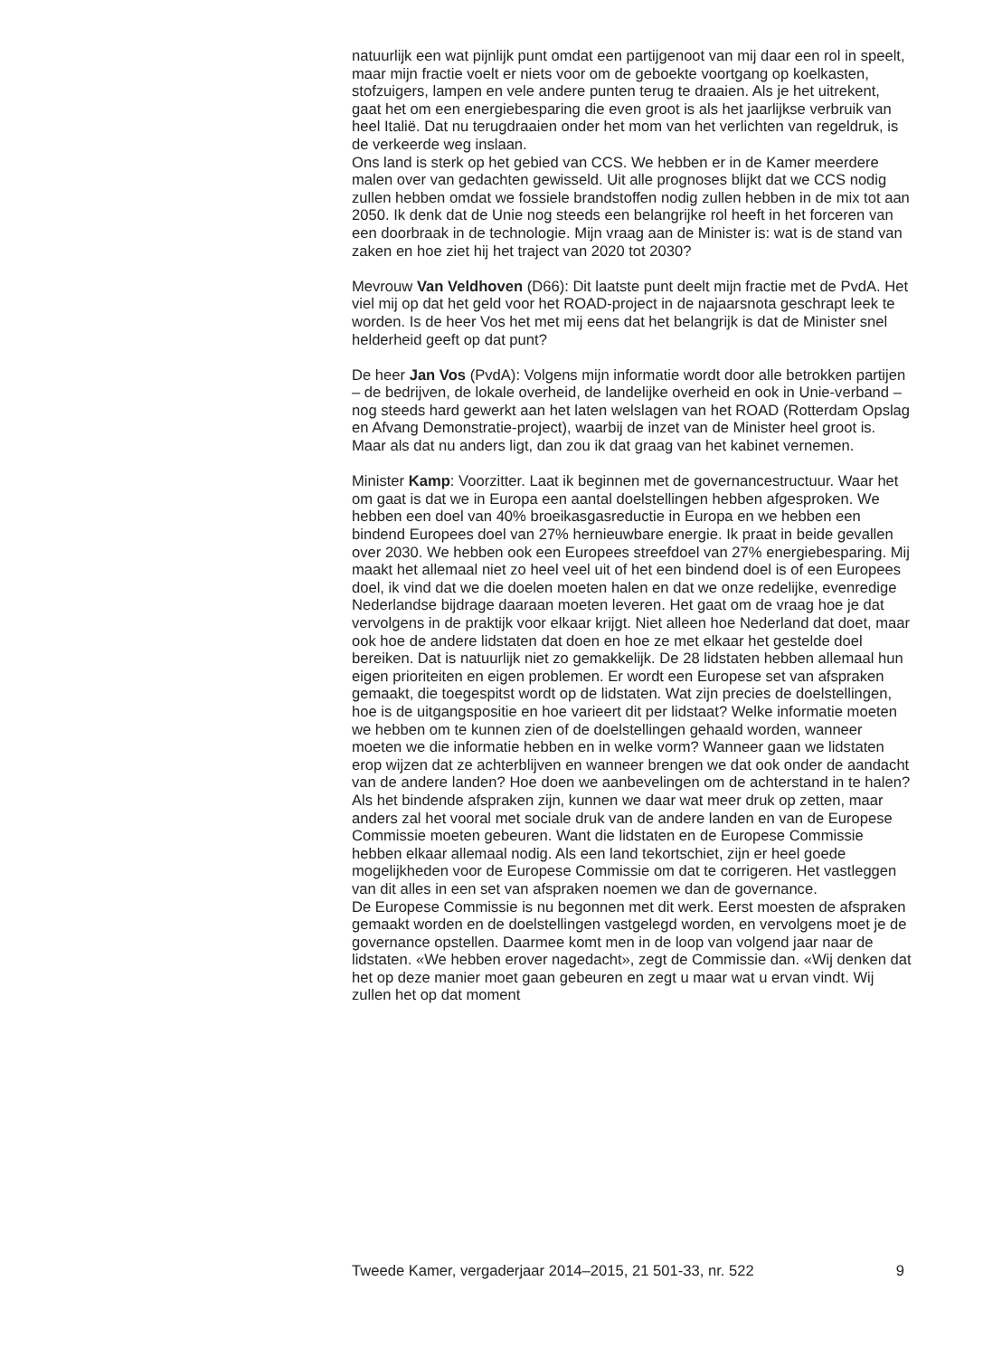natuurlijk een wat pijnlijk punt omdat een partijgenoot van mij daar een rol in speelt, maar mijn fractie voelt er niets voor om de geboekte voortgang op koelkasten, stofzuigers, lampen en vele andere punten terug te draaien. Als je het uitrekent, gaat het om een energiebesparing die even groot is als het jaarlijkse verbruik van heel Italië. Dat nu terugdraaien onder het mom van het verlichten van regeldruk, is de verkeerde weg inslaan.
Ons land is sterk op het gebied van CCS. We hebben er in de Kamer meerdere malen over van gedachten gewisseld. Uit alle prognoses blijkt dat we CCS nodig zullen hebben omdat we fossiele brandstoffen nodig zullen hebben in de mix tot aan 2050. Ik denk dat de Unie nog steeds een belangrijke rol heeft in het forceren van een doorbraak in de technologie. Mijn vraag aan de Minister is: wat is de stand van zaken en hoe ziet hij het traject van 2020 tot 2030?
Mevrouw Van Veldhoven (D66): Dit laatste punt deelt mijn fractie met de PvdA. Het viel mij op dat het geld voor het ROAD-project in de najaarsnota geschrapt leek te worden. Is de heer Vos het met mij eens dat het belangrijk is dat de Minister snel helderheid geeft op dat punt?
De heer Jan Vos (PvdA): Volgens mijn informatie wordt door alle betrokken partijen – de bedrijven, de lokale overheid, de landelijke overheid en ook in Unie-verband – nog steeds hard gewerkt aan het laten welslagen van het ROAD (Rotterdam Opslag en Afvang Demonstratie-project), waarbij de inzet van de Minister heel groot is. Maar als dat nu anders ligt, dan zou ik dat graag van het kabinet vernemen.
Minister Kamp: Voorzitter. Laat ik beginnen met de governancestructuur. Waar het om gaat is dat we in Europa een aantal doelstellingen hebben afgesproken. We hebben een doel van 40% broeikasgasreductie in Europa en we hebben een bindend Europees doel van 27% hernieuwbare energie. Ik praat in beide gevallen over 2030. We hebben ook een Europees streefdoel van 27% energiebesparing. Mij maakt het allemaal niet zo heel veel uit of het een bindend doel is of een Europees doel, ik vind dat we die doelen moeten halen en dat we onze redelijke, evenredige Nederlandse bijdrage daaraan moeten leveren. Het gaat om de vraag hoe je dat vervolgens in de praktijk voor elkaar krijgt. Niet alleen hoe Nederland dat doet, maar ook hoe de andere lidstaten dat doen en hoe ze met elkaar het gestelde doel bereiken. Dat is natuurlijk niet zo gemakkelijk. De 28 lidstaten hebben allemaal hun eigen prioriteiten en eigen problemen. Er wordt een Europese set van afspraken gemaakt, die toegespitst wordt op de lidstaten. Wat zijn precies de doelstellingen, hoe is de uitgangspositie en hoe varieert dit per lidstaat? Welke informatie moeten we hebben om te kunnen zien of de doelstellingen gehaald worden, wanneer moeten we die informatie hebben en in welke vorm? Wanneer gaan we lidstaten erop wijzen dat ze achterblijven en wanneer brengen we dat ook onder de aandacht van de andere landen? Hoe doen we aanbevelingen om de achterstand in te halen? Als het bindende afspraken zijn, kunnen we daar wat meer druk op zetten, maar anders zal het vooral met sociale druk van de andere landen en van de Europese Commissie moeten gebeuren. Want die lidstaten en de Europese Commissie hebben elkaar allemaal nodig. Als een land tekortschiet, zijn er heel goede mogelijkheden voor de Europese Commissie om dat te corrigeren. Het vastleggen van dit alles in een set van afspraken noemen we dan de governance.
De Europese Commissie is nu begonnen met dit werk. Eerst moesten de afspraken gemaakt worden en de doelstellingen vastgelegd worden, en vervolgens moet je de governance opstellen. Daarmee komt men in de loop van volgend jaar naar de lidstaten. «We hebben erover nagedacht», zegt de Commissie dan. «Wij denken dat het op deze manier moet gaan gebeuren en zegt u maar wat u ervan vindt. Wij zullen het op dat moment
Tweede Kamer, vergaderjaar 2014–2015, 21 501-33, nr. 522 9